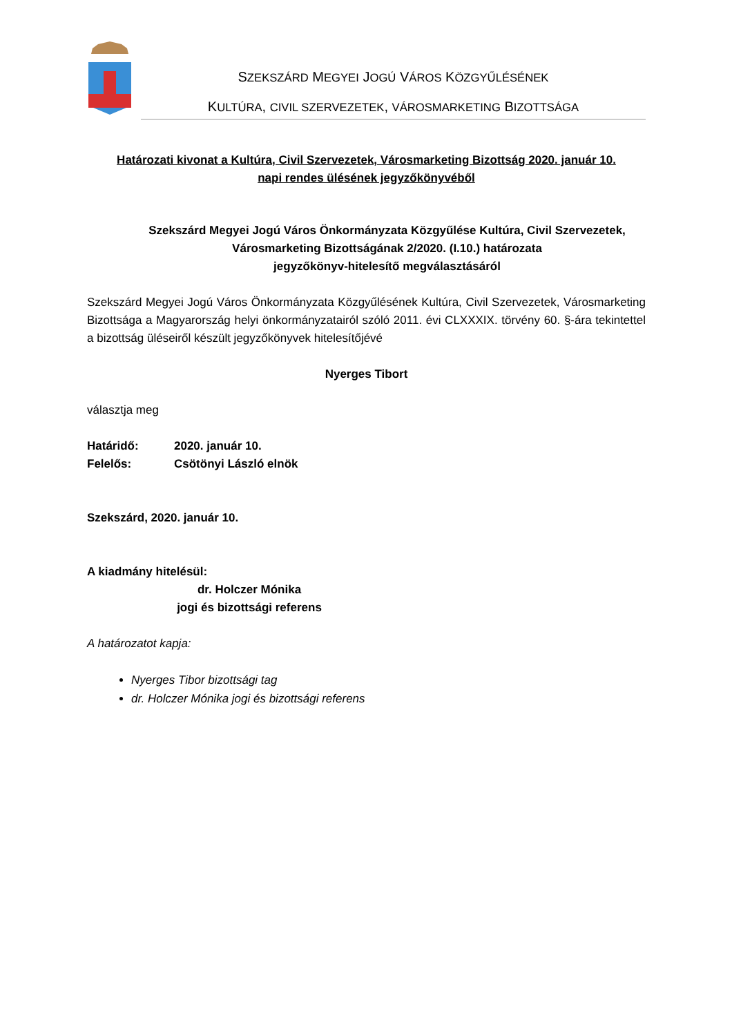SZEKSZÁRD MEGYEI JOGÚ VÁROS KÖZGYŰLÉSÉNEK
KULTÚRA, CIVIL SZERVEZETEK, VÁROSMARKETING BIZOTTSÁGA
Határozati kivonat a Kultúra, Civil Szervezetek, Városmarketing Bizottság 2020. január 10.
napi rendes ülésének jegyzőkönyvéből
Szekszárd Megyei Jogú Város Önkormányzata Közgyűlése Kultúra, Civil Szervezetek,
Városmarketing Bizottságának 2/2020. (I.10.) határozata
jegyzőkönyv-hitelesítő megválasztásáról
Szekszárd Megyei Jogú Város Önkormányzata Közgyűlésének Kultúra, Civil Szervezetek, Városmarketing Bizottsága a Magyarország helyi önkormányzatairól szóló 2011. évi CLXXXIX. törvény 60. §-ára tekintettel a bizottság üléseiről készült jegyzőkönyvek hitelesítőjévé
Nyerges Tibort
választja meg
Határidő: 2020. január 10.
Felelős: Csötönyi László elnök
Szekszárd, 2020. január 10.
A kiadmány hitelésül:
dr. Holczer Mónika
jogi és bizottsági referens
A határozatot kapja:
Nyerges Tibor bizottsági tag
dr. Holczer Mónika jogi és bizottsági referens